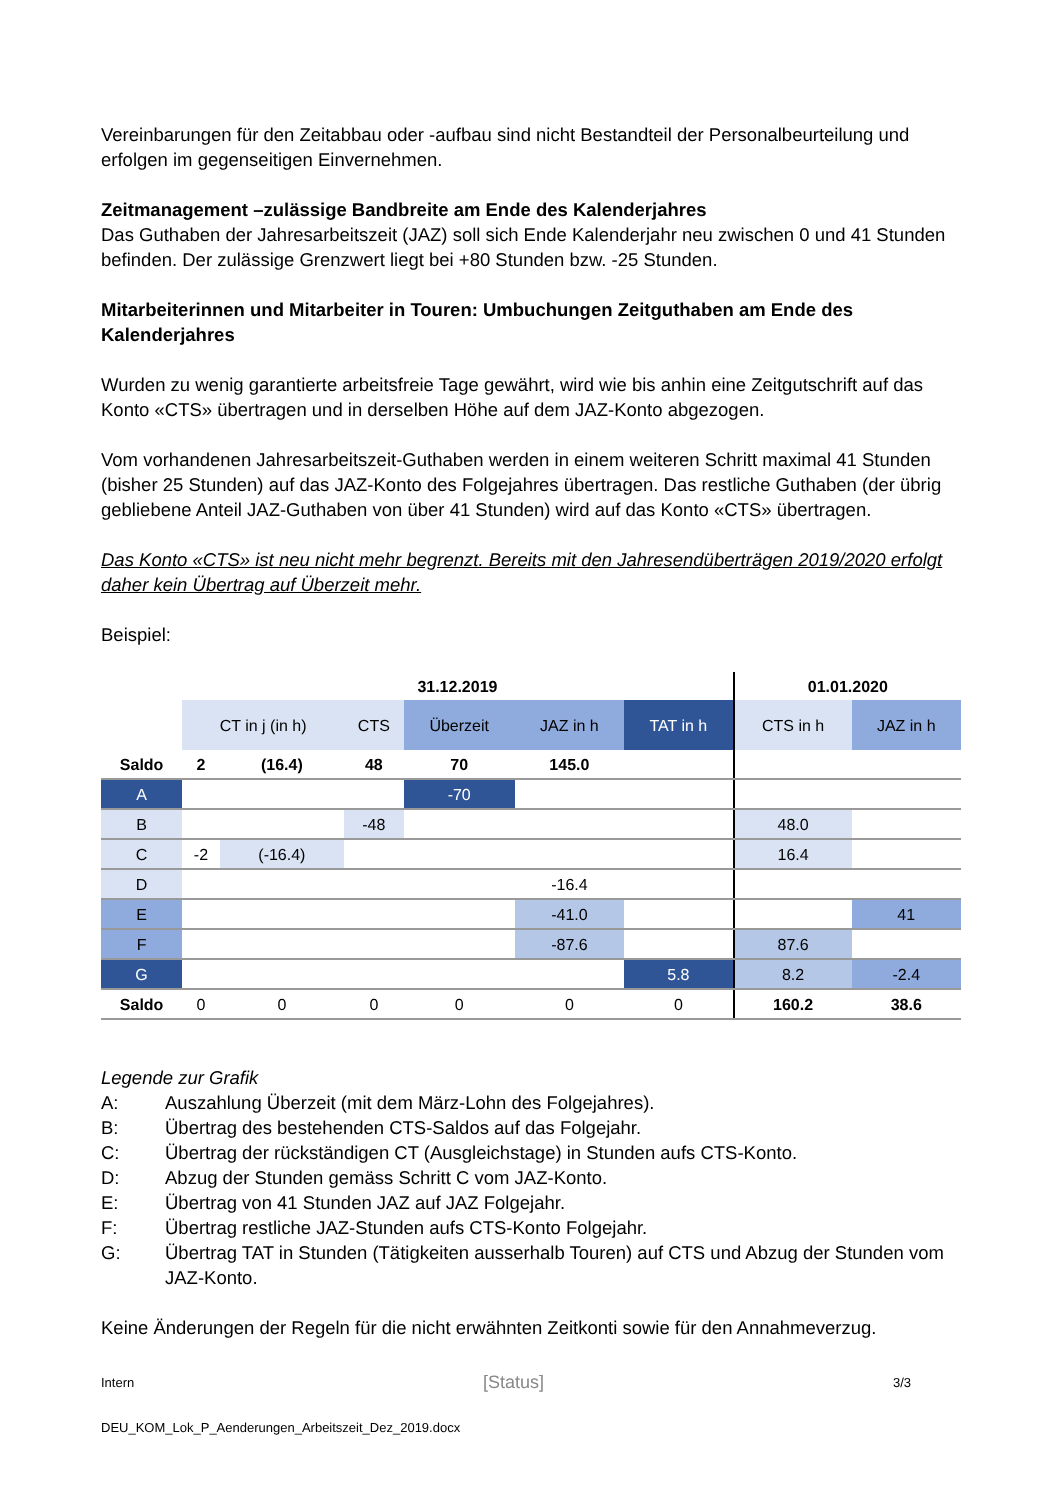Vereinbarungen für den Zeitabbau oder -aufbau sind nicht Bestandteil der Personalbeurteilung und erfolgen im gegenseitigen Einvernehmen.
Zeitmanagement –zulässige Bandbreite am Ende des Kalenderjahres
Das Guthaben der Jahresarbeitszeit (JAZ) soll sich Ende Kalenderjahr neu zwischen 0 und 41 Stunden befinden. Der zulässige Grenzwert liegt bei +80 Stunden bzw. -25 Stunden.
Mitarbeiterinnen und Mitarbeiter in Touren: Umbuchungen Zeitguthaben am Ende des Kalenderjahres
Wurden zu wenig garantierte arbeitsfreie Tage gewährt, wird wie bis anhin eine Zeitgutschrift auf das Konto «CTS» übertragen und in derselben Höhe auf dem JAZ-Konto abgezogen.
Vom vorhandenen Jahresarbeitszeit-Guthaben werden in einem weiteren Schritt maximal 41 Stunden (bisher 25 Stunden) auf das JAZ-Konto des Folgejahres übertragen. Das restliche Guthaben (der übrig gebliebene Anteil JAZ-Guthaben von über 41 Stunden) wird auf das Konto «CTS» übertragen.
Das Konto «CTS» ist neu nicht mehr begrenzt. Bereits mit den Jahresendüberträgen 2019/2020 erfolgt daher kein Übertrag auf Überzeit mehr.
Beispiel:
| | 31.12.2019 | | | | | | 01.01.2020 | |
| | CT in j (in h) | | CTS | Überzeit | JAZ in h | TAT in h | CTS in h | JAZ in h |
| Saldo | 2 | (16.4) | 48 | 70 | 145.0 | | | |
| A | | | | -70 | | | | |
| B | | | -48 | | | | 48.0 | |
| C | -2 | (-16.4) | | | | | 16.4 | |
| D | | | | | -16.4 | | | |
| E | | | | | -41.0 | | | 41 |
| F | | | | | -87.6 | | 87.6 | |
| G | | | | | | 5.8 | 8.2 | -2.4 |
| Saldo | 0 | 0 | 0 | 0 | 0 | 0 | 160.2 | 38.6 |
Legende zur Grafik
A: Auszahlung Überzeit (mit dem März-Lohn des Folgejahres).
B: Übertrag des bestehenden CTS-Saldos auf das Folgejahr.
C: Übertrag der rückständigen CT (Ausgleichstage) in Stunden aufs CTS-Konto.
D: Abzug der Stunden gemäss Schritt C vom JAZ-Konto.
E: Übertrag von 41 Stunden JAZ auf JAZ Folgejahr.
F: Übertrag restliche JAZ-Stunden aufs CTS-Konto Folgejahr.
G: Übertrag TAT in Stunden (Tätigkeiten ausserhalb Touren) auf CTS und Abzug der Stunden vom JAZ-Konto.
Keine Änderungen der Regeln für die nicht erwähnten Zeitkonti sowie für den Annahmeverzug.
Intern [Status] 3/3
DEU_KOM_Lok_P_Aenderungen_Arbeitszeit_Dez_2019.docx